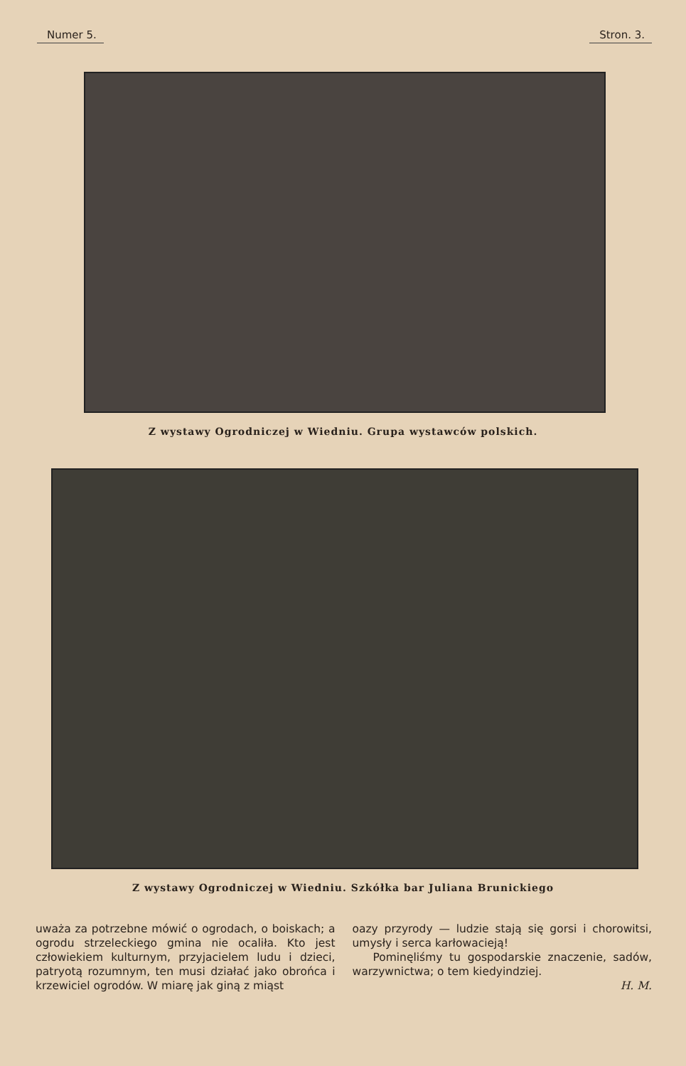Numer 5. Stron. 3.
Z wystawy Ogrodniczej w Wiedniu. Grupa wystawców polskich.
Z wystawy Ogrodniczej w Wiedniu. Szkółka bar Juliana Brunickiego
uważa za potrzebne mówić o ogrodach, o boiskach; a ogrodu strzeleckiego gmina nie ocaliła. Kto jest człowiekiem kulturnym, przyjacielem ludu i dzieci, patryotą rozumnym, ten musi działać jako obrońca i krzewiciel ogrodów. W miarę jak giną z miąst
oazy przyrody — ludzie stają się gorsi i chorowitsi, umysły i serca karłowacieją!
Pominęliśmy tu gospodarskie znaczenie, sadów, warzywnictwa; o tem kiedyindziej.
H. M.